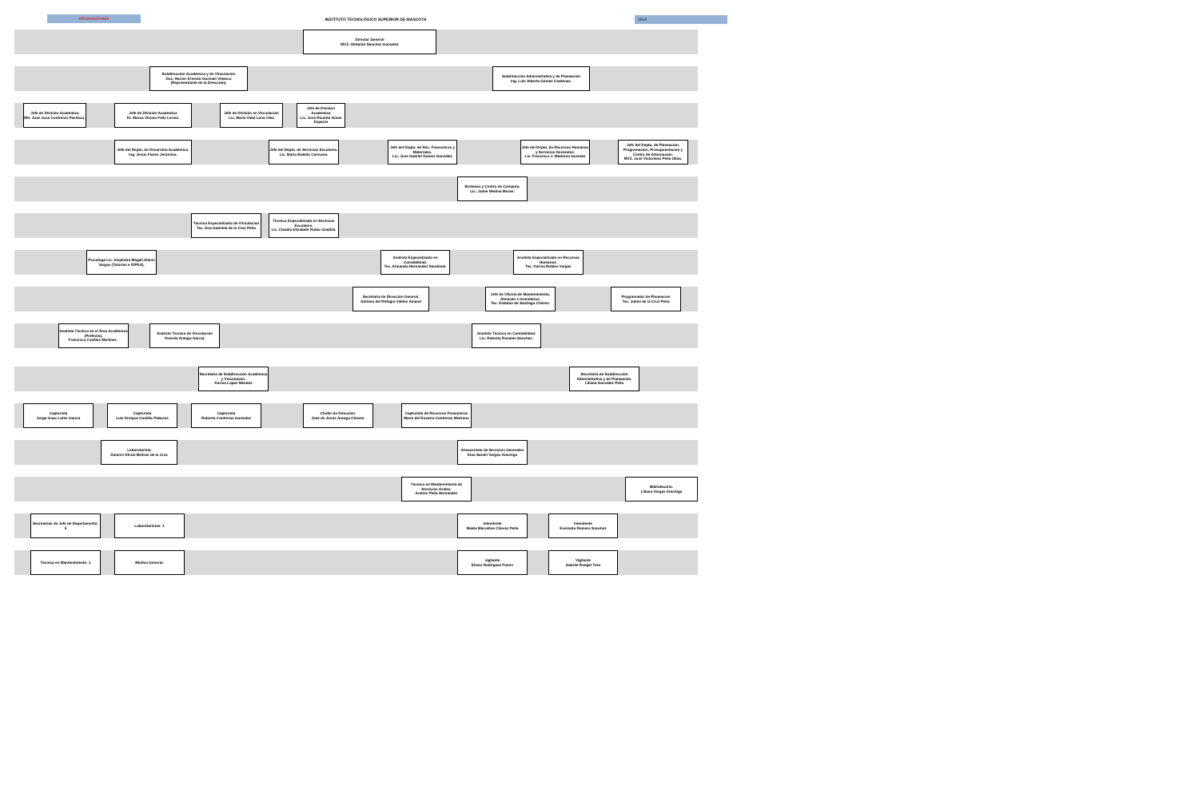ORGANIGRAMA
INSTITUTO TECNOLÓGICO SUPERIOR DE MASCOTA
2014
Director General
MVZ. Gildardo Sanchez Gonzalez
Subdirección Académica y de Vinculación
Doc. Hector Ernesto Guzman Velasco
(Representante de la Dirección).
Subdirección Administrativa y de Planeación
Ing. Luis Alberto Gómez Cardenas.
Jefe de División Academica
Mtr. Juan Jose Contreras Pacheco.
Jefe de División Academica
Dr. Marco Vinicio Felix Lerma.
Jefe de División en Vinculación
Lic. Maria Vidal Luna Olea
Jefe de Division Academica
Lic. José Ricardo Grave Esparza
Jefe del Depto. de Desarrollo Académico.
Ing. Jesús Flores Jerónimo.
Jefe del Depto. de Servicios Escolares.
Lic. Mario Botello Carmona.
Jefe del Depto. de Rec. Financieros y Materiales.
Lic. Jose Gabriel Gomez González
Jefe del Depto. de Recursos Humanos y Servicios Generales.
Lic. Francisco J. Medrano Guzmán
Jefe del Depto. de Planeación, Programación, Presupuestación y Centro de Información.
MVZ. José Victoriano Peña Ulloa.
Sistemas y Centro de Cómputo.
Lic. Jaime Medina Morán.
Técnico Especializado de Vinculación
Tec. Ana Gabriela de la Cruz Peña
Técnico Especializado en Servicios Escolares.
Lic. Claudia Elizabeth Rubio Gradilla.
Psicóloga Lic. Alejandra Magali Alanis Vargas (Tutorías e IDPEA).
Analista Especializado en Contabilidad.
Tec. Armando Hernández Sandoval.
Analista Especializado en Recursos Humanos.
Tec. Karina Robles Vargas
Secretaria de Dirección General.
Adriana del Refugio Valdes Amaral
Jefe de Oficina de Mantenimiento, Almacén e Inventarios.
Tec. Esteban de Santiago Chávez.
Programador de Planeacion
Tec. Julián de la Cruz Peña
Analista Técnico en el Área Académica (Prefecto).
Francisco Casillas Martinez .
Analista Técnico de Vinculación
Yesenia Arango García.
Analista Técnico en Contabilidad.
Lic. Roberto Rosales Sanchez.
Secretaria de Subdirección Académica y Vinculación.
Karina López Mendez
Secretaria de Subdirección Administrativa y de Planeación.
Liliana González Peña
Capturista
Jorge Isaac Lares García
Capturista
Luis Enrique Castillo Palacios
Capturista
Roberto Contreras Gonzalez
Chofer de Dirección.
José de Jesús Arango Chávez.
Capturista de Recursos Financieros
María del Rosario Contreras Medrano
Laboratorista
Dolores Efrain Beltran de la Cruz
Almacenista de Servicios Generales
Ema Sarahí Vargas Aréchiga
Técnico en Mantenimiento de Servicios Grales.
Andres Peña Hernandez
Bibliotecario.
Liliana Vargas Aréchiga
Secretarias de Jefe de Departamento: 5
Laboratoristas: 1
Intendente
Maida Marcelina Chavez Peña
Intendente
Everardo Romero Sanchez
Técnico en Mantenimiento: 1
Médico General.
vigilante
Eliseo Rodriguez Flores
Vigilante
Gabriel Rangel Toro